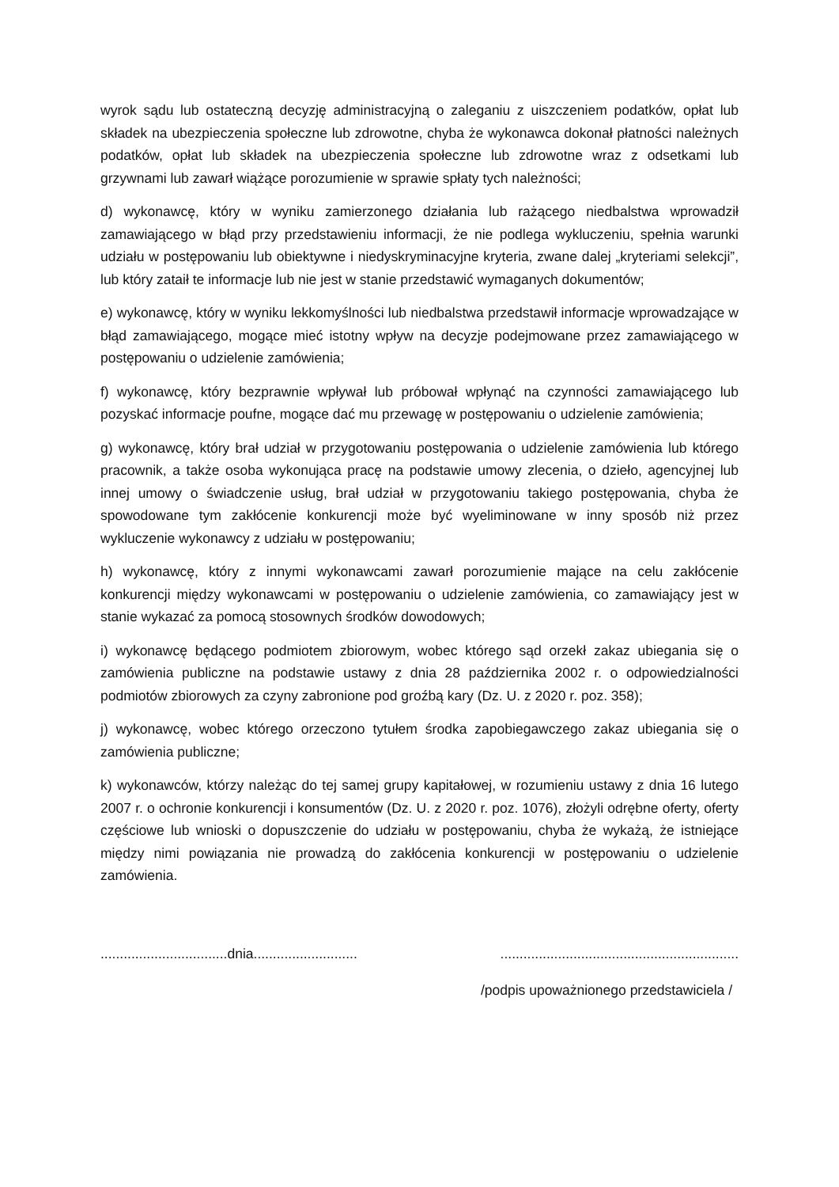wyrok sądu lub ostateczną decyzję administracyjną o zaleganiu z uiszczeniem podatków, opłat lub składek na ubezpieczenia społeczne lub zdrowotne, chyba że wykonawca dokonał płatności należnych podatków, opłat lub składek na ubezpieczenia społeczne lub zdrowotne wraz z odsetkami lub grzywnami lub zawarł wiążące porozumienie w sprawie spłaty tych należności;
d) wykonawcę, który w wyniku zamierzonego działania lub rażącego niedbalstwa wprowadził zamawiającego w błąd przy przedstawieniu informacji, że nie podlega wykluczeniu, spełnia warunki udziału w postępowaniu lub obiektywne i niedyskryminacyjne kryteria, zwane dalej „kryteriami selekcji”, lub który zataił te informacje lub nie jest w stanie przedstawić wymaganych dokumentów;
e) wykonawcę, który w wyniku lekkomyślności lub niedbalstwa przedstawił informacje wprowadzające w błąd zamawiającego, mogące mieć istotny wpływ na decyzje podejmowane przez zamawiającego w postępowaniu o udzielenie zamówienia;
f) wykonawcę, który bezprawnie wpływał lub próbował wpłynąć na czynności zamawiającego lub pozyskać informacje poufne, mogące dać mu przewagę w postępowaniu o udzielenie zamówienia;
g) wykonawcę, który brał udział w przygotowaniu postępowania o udzielenie zamówienia lub którego pracownik, a także osoba wykonująca pracę na podstawie umowy zlecenia, o dzieło, agencyjnej lub innej umowy o świadczenie usług, brał udział w przygotowaniu takiego postępowania, chyba że spowodowane tym zakłócenie konkurencji może być wyeliminowane w inny sposób niż przez wykluczenie wykonawcy z udziału w postępowaniu;
h) wykonawcę, który z innymi wykonawcami zawarł porozumienie mające na celu zakłócenie konkurencji między wykonawcami w postępowaniu o udzielenie zamówienia, co zamawiający jest w stanie wykazać za pomocą stosownych środków dowodowych;
i) wykonawcę będącego podmiotem zbiorowym, wobec którego sąd orzekł zakaz ubiegania się o zamówienia publiczne na podstawie ustawy z dnia 28 października 2002 r. o odpowiedzialności podmiotów zbiorowych za czyny zabronione pod groźbą kary (Dz. U. z 2020 r. poz. 358);
j) wykonawcę, wobec którego orzeczono tytułem środka zapobiegawczego zakaz ubiegania się o zamówienia publiczne;
k) wykonawców, którzy należąc do tej samej grupy kapitałowej, w rozumieniu ustawy z dnia 16 lutego 2007 r. o ochronie konkurencji i konsumentów (Dz. U. z 2020 r. poz. 1076), złożyli odrębne oferty, oferty częściowe lub wnioski o dopuszczenie do udziału w postępowaniu, chyba że wykażą, że istniejące między nimi powiązania nie prowadzą do zakłócenia konkurencji w postępowaniu o udzielenie zamówienia.
.................................dnia........................... ..............................................................
/podpis upoważnionego przedstawiciela /